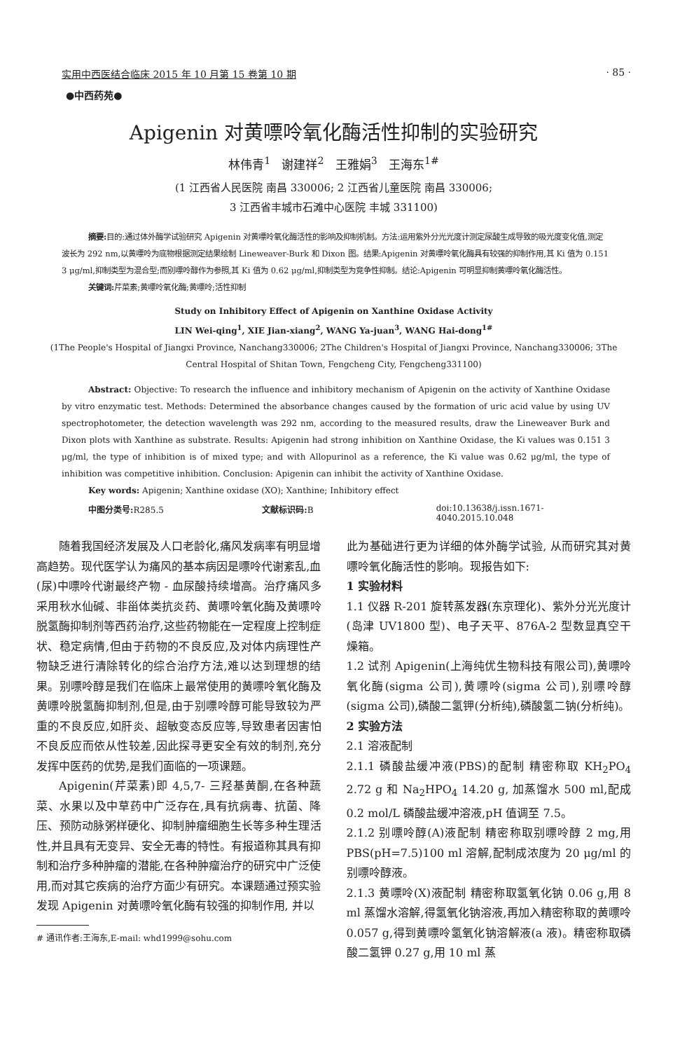实用中西医结合临床 2015 年 10 月第 15 卷第 10 期 · 85 ·
●中西药苑●
Apigenin 对黄嘌呤氧化酶活性抑制的实验研究
林伟青<sup>1</sup> 谢建祥<sup>2</sup> 王雅娟<sup>3</sup> 王海东<sup>1#</sup>
(1 江西省人民医院 南昌 330006; 2 江西省儿童医院 南昌 330006;
3 江西省丰城市石滩中心医院 丰城 331100)
摘要: 目的:通过体外酶学试验研究 Apigenin 对黄嘌呤氧化酶活性的影响及抑制机制。方法:运用紫外分光光度计测定尿酸生成导致的吸光度变化值,测定波长为 292 nm,以黄嘌呤为底物根据测定结果绘制 Lineweaver-Burk 和 Dixon 图。结果:Apigenin 对黄嘌呤氧化酶具有较强的抑制作用,其 Ki 值为 0.151 3 μg/ml,抑制类型为混合型;而别嘌呤醇作为参照,其 Ki 值为 0.62 μg/ml,抑制类型为竞争性抑制。结论:Apigenin 可明显抑制黄嘌呤氧化酶活性。
关键词: 芹菜素;黄嘌呤氧化酶;黄嘌呤;活性抑制
Study on Inhibitory Effect of Apigenin on Xanthine Oxidase Activity
LIN Wei-qing<sup>1</sup>, XIE Jian-xiang<sup>2</sup>, WANG Ya-juan<sup>3</sup>, WANG Hai-dong<sup>1#</sup>
(1The People's Hospital of Jiangxi Province, Nanchang330006; 2The Children's Hospital of Jiangxi Province, Nanchang330006; 3The Central Hospital of Shitan Town, Fengcheng City, Fengcheng331100)
Abstract: Objective: To research the influence and inhibitory mechanism of Apigenin on the activity of Xanthine Oxidase by vitro enzymatic test. Methods: Determined the absorbance changes caused by the formation of uric acid value by using UV spectrophotometer, the detection wavelength was 292 nm, according to the measured results, draw the Lineweaver Burk and Dixon plots with Xanthine as substrate. Results: Apigenin had strong inhibition on Xanthine Oxidase, the Ki values was 0.151 3 μg/ml, the type of inhibition is of mixed type; and with Allopurinol as a reference, the Ki value was 0.62 μg/ml, the type of inhibition was competitive inhibition. Conclusion: Apigenin can inhibit the activity of Xanthine Oxidase.
Key words: Apigenin; Xanthine oxidase (XO); Xanthine; Inhibitory effect
中图分类号: R285.5 文献标识码: B doi:10.13638/j.issn.1671-4040.2015.10.048
随着我国经济发展及人口老龄化,痛风发病率有明显增高趋势。现代医学认为痛风的基本病因是嘌呤代谢紊乱,血(尿)中嘌呤代谢最终产物 - 血尿酸持续增高。治疗痛风多采用秋水仙碱、非甾体类抗炎药、黄嘌呤氧化酶及黄嘌呤脱氢酶抑制剂等西药治疗,这些药物能在一定程度上控制症状、稳定病情,但由于药物的不良反应,及对体内病理性产物缺乏进行清除转化的综合治疗方法,难以达到理想的结果。别嘌呤醇是我们在临床上最常使用的黄嘌呤氧化酶及黄嘌呤脱氢酶抑制剂,但是,由于别嘌呤醇可能导致较为严重的不良反应,如肝炎、超敏变态反应等,导致患者因害怕不良反应而依从性较差,因此探寻更安全有效的制剂,充分发挥中医药的优势,是我们面临的一项课题。
Apigenin(芹菜素)即 4,5,7- 三羟基黄酮,在各种蔬菜、水果以及中草药中广泛存在,具有抗病毒、抗菌、降压、预防动脉粥样硬化、抑制肿瘤细胞生长等多种生理活性,并且具有无变异、安全无毒的特性。有报道称其具有抑制和治疗多种肿瘤的潜能,在各种肿瘤治疗的研究中广泛使用,而对其它疾病的治疗方面少有研究。本课题通过预实验发现 Apigenin 对黄嘌呤氧化酶有较强的抑制作用, 并以
# 通讯作者:王海东,E-mail: whd1999@sohu.com
此为基础进行更为详细的体外酶学试验, 从而研究其对黄嘌呤氧化酶活性的影响。现报告如下:
1 实验材料
1.1 仪器 R-201 旋转蒸发器(东京理化)、紫外分光光度计(岛津 UV1800 型)、电子天平、876A-2 型数显真空干燥箱。
1.2 试剂 Apigenin(上海纯优生物科技有限公司),黄嘌呤氧化酶(sigma 公司),黄嘌呤(sigma 公司),别嘌呤醇(sigma 公司),磷酸二氢钾(分析纯),磷酸氢二钠(分析纯)。
2 实验方法
2.1 溶液配制
2.1.1 磷酸盐缓冲液(PBS)的配制 精密称取 KH<sub>2</sub>PO<sub>4</sub> 2.72 g 和 Na<sub>2</sub>HPO<sub>4</sub> 14.20 g, 加蒸馏水 500 ml,配成 0.2 mol/L 磷酸盐缓冲溶液,pH 值调至 7.5。
2.1.2 别嘌呤醇(A)液配制 精密称取别嘌呤醇 2 mg,用 PBS(pH=7.5)100 ml 溶解,配制成浓度为 20 μg/ml 的别嘌呤醇液。
2.1.3 黄嘌呤(X)液配制 精密称取氢氧化钠 0.06 g,用 8 ml 蒸馏水溶解,得氢氧化钠溶液,再加入精密称取的黄嘌呤 0.057 g,得到黄嘌呤氢氧化钠溶解液(a 液)。精密称取磷酸二氢钾 0.27 g,用 10 ml 蒸